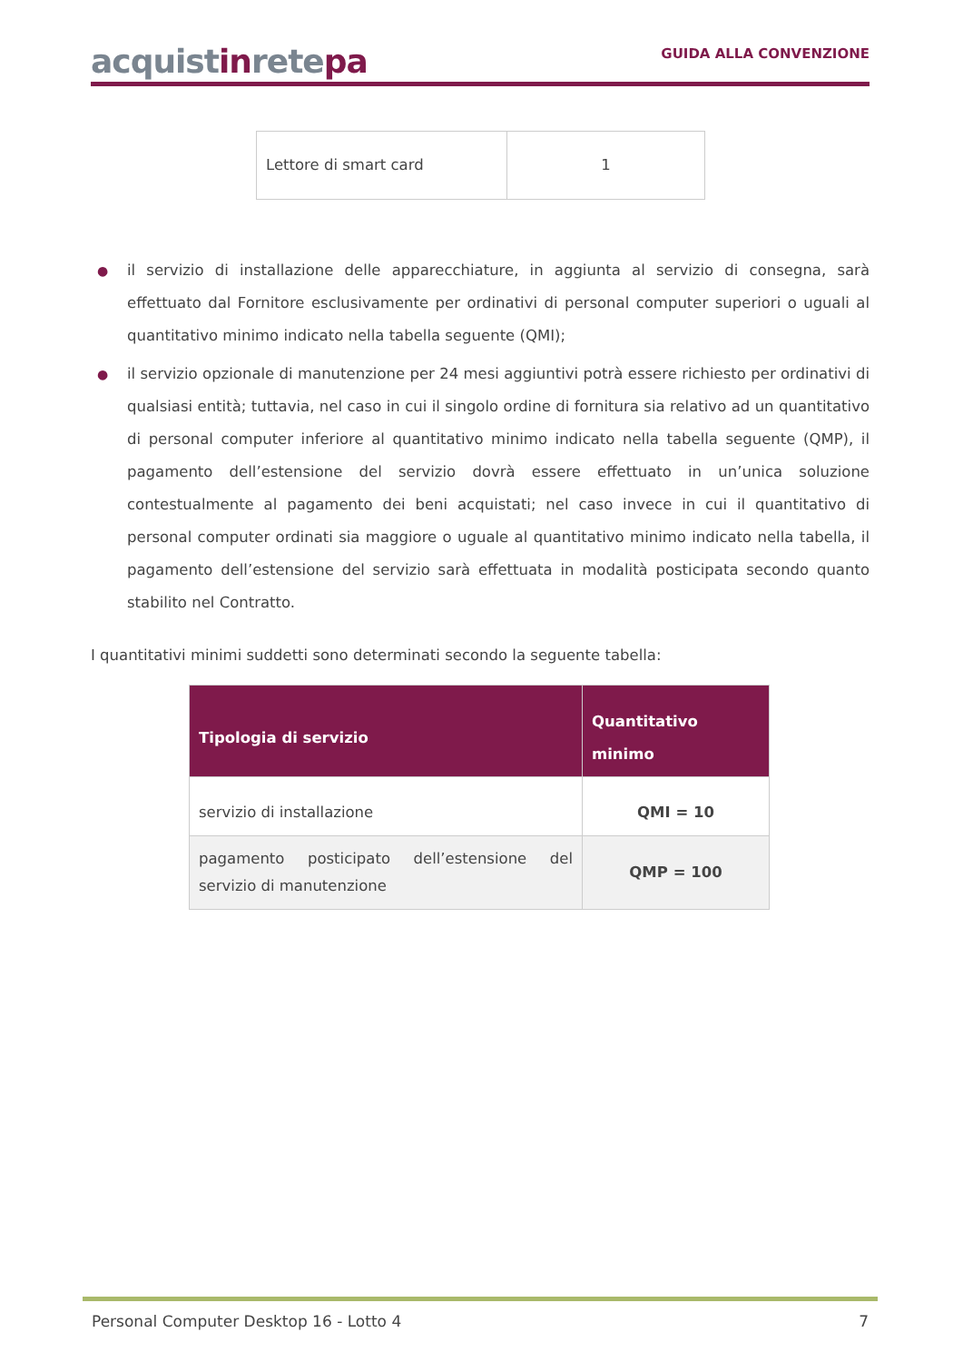acquistinretepa
GUIDA ALLA CONVENZIONE
| Lettore di smart card | 1 |
● il servizio di installazione delle apparecchiature, in aggiunta al servizio di consegna, sarà effettuato dal Fornitore esclusivamente per ordinativi di personal computer superiori o uguali al quantitativo minimo indicato nella tabella seguente (QMI);
● il servizio opzionale di manutenzione per 24 mesi aggiuntivi potrà essere richiesto per ordinativi di qualsiasi entità; tuttavia, nel caso in cui il singolo ordine di fornitura sia relativo ad un quantitativo di personal computer inferiore al quantitativo minimo indicato nella tabella seguente (QMP), il pagamento dell’estensione del servizio dovrà essere effettuato in un’unica soluzione contestualmente al pagamento dei beni acquistati; nel caso invece in cui il quantitativo di personal computer ordinati sia maggiore o uguale al quantitativo minimo indicato nella tabella, il pagamento dell’estensione del servizio sarà effettuata in modalità posticipata secondo quanto stabilito nel Contratto.
I quantitativi minimi suddetti sono determinati secondo la seguente tabella:
| Tipologia di servizio | Quantitativo minimo |
| --- | --- |
| servizio di installazione | QMI = 10 |
| pagamento posticipato dell’estensione del servizio di manutenzione | QMP = 100 |
Personal Computer Desktop 16 - Lotto 4 7